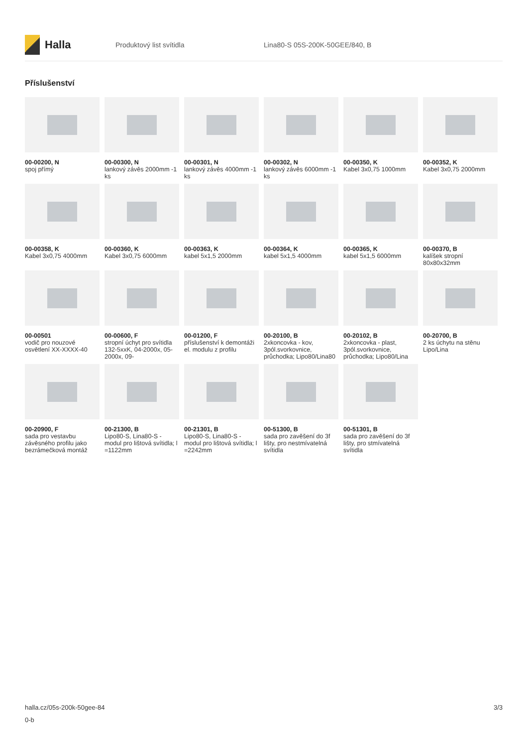Halla
Produktový list svítidla Lina80-S 05S-200K-50GEE/840, B
Příslušenství
00-00200, N
spoj přímý
00-00300, N
lankový závěs 2000mm -1 ks
00-00301, N
lankový závěs 4000mm -1 ks
00-00302, N
lankový závěs 6000mm -1 ks
00-00350, K
Kabel 3x0,75 1000mm
00-00352, K
Kabel 3x0,75 2000mm
00-00358, K
Kabel 3x0,75 4000mm
00-00360, K
Kabel 3x0,75 6000mm
00-00363, K
kabel 5x1,5 2000mm
00-00364, K
kabel 5x1,5 4000mm
00-00365, K
kabel 5x1,5 6000mm
00-00370, B
kalíšek stropní 80x80x32mm
00-00501
vodič pro nouzové osvětlení XX-XXXX-40
00-00600, F
stropní úchyt pro svítidla 132-5xxK, 04-2000x, 05-2000x, 09-
00-01200, F
příslušenství k demontáži el. modulu z profilu
00-20100, B
2xkoncovka - kov, 3pól.svorkovnice, průchodka; Lipo80/Lina80
00-20102, B
2xkoncovka - plast, 3pól.svorkovnice, průchodka; Lipo80/Lina
00-20700, B
2 ks úchytu na stěnu Lipo/Lina
00-20900, F
sada pro vestavbu závěsného profilu jako bezrámečková montáž
00-21300, B
Lipo80-S, Lina80-S - modul pro lištová svítidla; l =1122mm
00-21301, B
Lipo80-S, Lina80-S - modul pro lištová svítidla; l =2242mm
00-51300, B
sada pro zavěšení do 3f lišty, pro nestmívatelná svítidla
00-51301, B
sada pro zavěšení do 3f lišty, pro stmívatelná svítidla
halla.cz/05s-200k-50gee-84
0-b
3/3